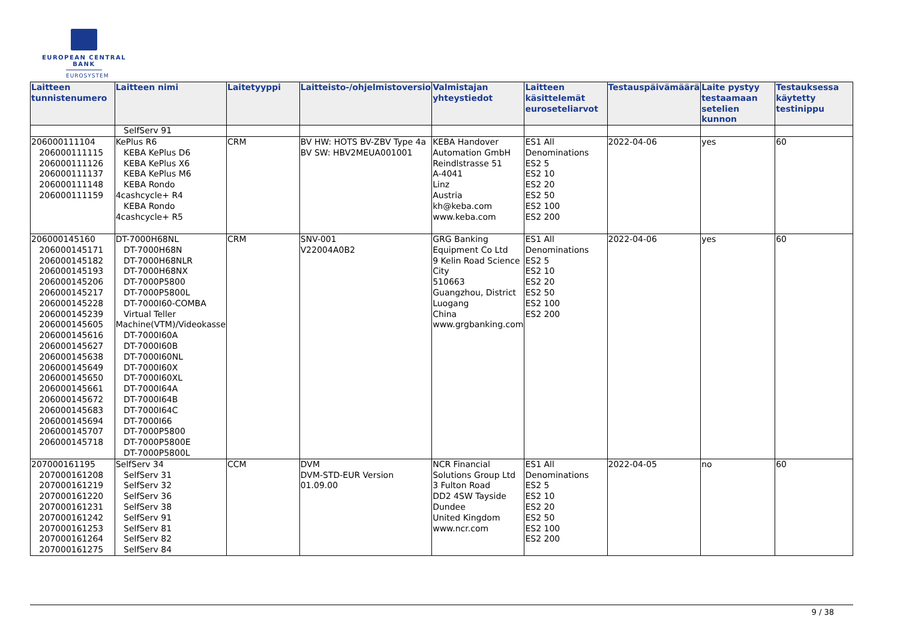EUROPEAN CENTRAL BANK
EUROSYSTEM
| Laitteen tunnistenumero | Laitteen nimi | Laitetyyppi | Laitteisto-/ohjelmistoversio | Valmistajan yhteystiedot | Laitteen käsittelemät euroseteliarvot | Testauspäivämäärä | Laite pystyy testaamaan setelien kunnon | Testauksessa käytetty testinippu |
| --- | --- | --- | --- | --- | --- | --- | --- | --- |
| | SelfServ 91 | | | | | | | |
| 206000111104 206000111115 206000111126 206000111137 206000111148 206000111159 | KePlus R6 KEBA KePlus D6 KEBA KePlus X6 KEBA KePlus M6 KEBA Rondo 4cashcycle+ R4 KEBA Rondo 4cashcycle+ R5 | CRM | BV HW: HOTS BV-ZBV Type 4a BV SW: HBV2MEUA001001 | KEBA Handover Automation GmbH Reindlstrasse 51 A-4041 Linz Austria kh@keba.com www.keba.com | ES1 All Denominations ES2 5 ES2 10 ES2 20 ES2 50 ES2 100 ES2 200 | 2022-04-06 | yes | 60 |
| 206000145160 206000145171 206000145182 206000145193 206000145206 206000145217 206000145228 206000145239 206000145605 206000145616 206000145627 206000145638 206000145649 206000145650 206000145661 206000145672 206000145683 206000145694 206000145707 206000145718 | DT-7000H68NL DT-7000H68N DT-7000H68NLR DT-7000H68NX DT-7000P5800 DT-7000P5800L DT-7000I60-COMBA Virtual Teller Machine(VTM)/Videokasse DT-7000I60A DT-7000I60B DT-7000I60NL DT-7000I60X DT-7000I60XL DT-7000I64A DT-7000I64B DT-7000I64C DT-7000I66 DT-7000P5800 DT-7000P5800E DT-7000P5800L | CRM | SNV-001 V22004A0B2 | GRG Banking Equipment Co Ltd 9 Kelin Road Science City 510663 Guangzhou, District Luogang China www.grgbanking.com | ES1 All Denominations ES2 5 ES2 10 ES2 20 ES2 50 ES2 100 ES2 200 | 2022-04-06 | yes | 60 |
| 207000161195 207000161208 207000161219 207000161220 207000161231 207000161242 207000161253 207000161264 207000161275 | SelfServ 34 SelfServ 31 SelfServ 32 SelfServ 36 SelfServ 38 SelfServ 91 SelfServ 81 SelfServ 82 SelfServ 84 | CCM | DVM DVM-STD-EUR Version 01.09.00 | NCR Financial Solutions Group Ltd 3 Fulton Road DD2 4SW Tayside Dundee United Kingdom www.ncr.com | ES1 All Denominations ES2 5 ES2 10 ES2 20 ES2 50 ES2 100 ES2 200 | 2022-04-05 | no | 60 |
9 / 38